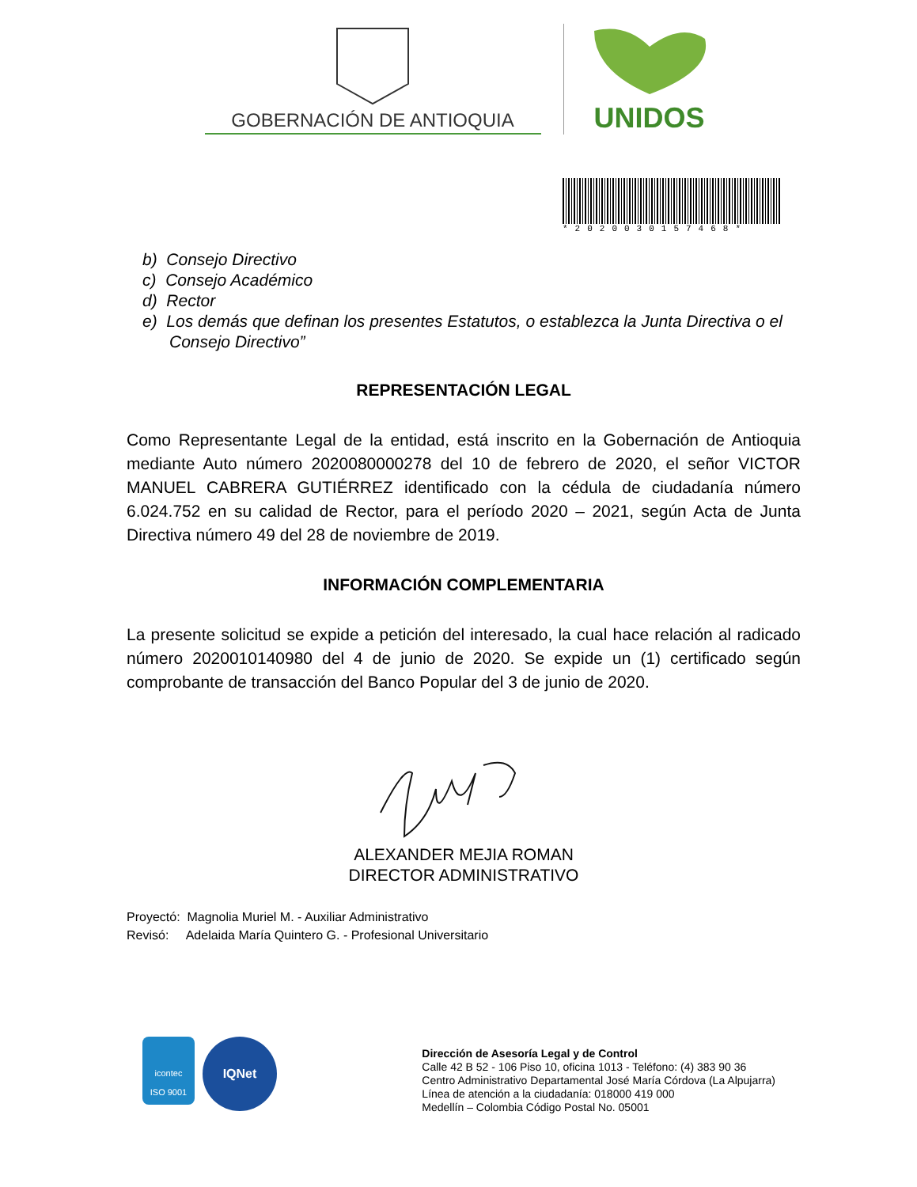GOBERNACIÓN DE ANTIOQUIA
UNIDOS
*2020030157468*
b) Consejo Directivo
c) Consejo Académico
d) Rector
e) Los demás que definan los presentes Estatutos, o establezca la Junta Directiva o el Consejo Directivo”
REPRESENTACIÓN LEGAL
Como Representante Legal de la entidad, está inscrito en la Gobernación de Antioquia mediante Auto número 2020080000278 del 10 de febrero de 2020, el señor VICTOR MANUEL CABRERA GUTIÉRREZ identificado con la cédula de ciudadanía número 6.024.752 en su calidad de Rector, para el período 2020 – 2021, según Acta de Junta Directiva número 49 del 28 de noviembre de 2019.
INFORMACIÓN COMPLEMENTARIA
La presente solicitud se expide a petición del interesado, la cual hace relación al radicado número 2020010140980 del 4 de junio de 2020. Se expide un (1) certificado según comprobante de transacción del Banco Popular del 3 de junio de 2020.
ALEXANDER MEJIA ROMAN
DIRECTOR ADMINISTRATIVO
Proyectó: Magnolia Muriel M. - Auxiliar Administrativo
Revisó: Adelaida María Quintero G. - Profesional Universitario
icontec
ISO 9001
IQNet
Dirección de Asesoría Legal y de Control
Calle 42 B 52 - 106 Piso 10, oficina 1013 - Teléfono: (4) 383 90 36
Centro Administrativo Departamental José María Córdova (La Alpujarra)
Línea de atención a la ciudadanía: 018000 419 000
Medellín – Colombia Código Postal No. 05001